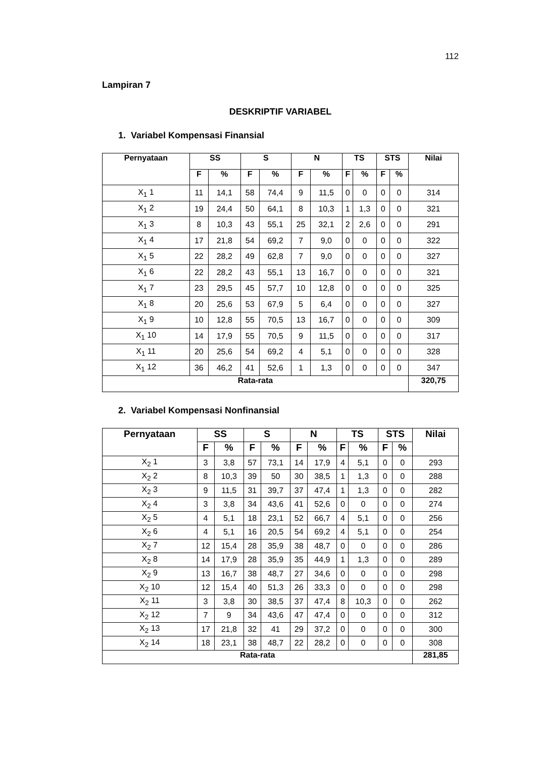112
Lampiran 7
DESKRIPTIF VARIABEL
1. Variabel Kompensasi Finansial
| Pernyataan | SS | | S | | N | | TS | | STS | | Nilai |
| --- | --- | --- | --- | --- | --- | --- | --- | --- | --- | --- | --- |
| | F | % | F | % | F | % | F | % | F | % | |
| X<sub>1</sub> 1 | 11 | 14,1 | 58 | 74,4 | 9 | 11,5 | 0 | 0 | 0 | 0 | 314 |
| X<sub>1</sub> 2 | 19 | 24,4 | 50 | 64,1 | 8 | 10,3 | 1 | 1,3 | 0 | 0 | 321 |
| X<sub>1</sub> 3 | 8 | 10,3 | 43 | 55,1 | 25 | 32,1 | 2 | 2,6 | 0 | 0 | 291 |
| X<sub>1</sub> 4 | 17 | 21,8 | 54 | 69,2 | 7 | 9,0 | 0 | 0 | 0 | 0 | 322 |
| X<sub>1</sub> 5 | 22 | 28,2 | 49 | 62,8 | 7 | 9,0 | 0 | 0 | 0 | 0 | 327 |
| X<sub>1</sub> 6 | 22 | 28,2 | 43 | 55,1 | 13 | 16,7 | 0 | 0 | 0 | 0 | 321 |
| X<sub>1</sub> 7 | 23 | 29,5 | 45 | 57,7 | 10 | 12,8 | 0 | 0 | 0 | 0 | 325 |
| X<sub>1</sub> 8 | 20 | 25,6 | 53 | 67,9 | 5 | 6,4 | 0 | 0 | 0 | 0 | 327 |
| X<sub>1</sub> 9 | 10 | 12,8 | 55 | 70,5 | 13 | 16,7 | 0 | 0 | 0 | 0 | 309 |
| X<sub>1</sub> 10 | 14 | 17,9 | 55 | 70,5 | 9 | 11,5 | 0 | 0 | 0 | 0 | 317 |
| X<sub>1</sub> 11 | 20 | 25,6 | 54 | 69,2 | 4 | 5,1 | 0 | 0 | 0 | 0 | 328 |
| X<sub>1</sub> 12 | 36 | 46,2 | 41 | 52,6 | 1 | 1,3 | 0 | 0 | 0 | 0 | 347 |
| Rata-rata | | | | | | | | | | | 320,75 |
2. Variabel Kompensasi Nonfinansial
| Pernyataan | SS | | S | | N | | TS | | STS | | Nilai |
| --- | --- | --- | --- | --- | --- | --- | --- | --- | --- | --- | --- |
| | F | % | F | % | F | % | F | % | F | % | |
| X<sub>2</sub> 1 | 3 | 3,8 | 57 | 73,1 | 14 | 17,9 | 4 | 5,1 | 0 | 0 | 293 |
| X<sub>2</sub> 2 | 8 | 10,3 | 39 | 50 | 30 | 38,5 | 1 | 1,3 | 0 | 0 | 288 |
| X<sub>2</sub> 3 | 9 | 11,5 | 31 | 39,7 | 37 | 47,4 | 1 | 1,3 | 0 | 0 | 282 |
| X<sub>2</sub> 4 | 3 | 3,8 | 34 | 43,6 | 41 | 52,6 | 0 | 0 | 0 | 0 | 274 |
| X<sub>2</sub> 5 | 4 | 5,1 | 18 | 23,1 | 52 | 66,7 | 4 | 5,1 | 0 | 0 | 256 |
| X<sub>2</sub> 6 | 4 | 5,1 | 16 | 20,5 | 54 | 69,2 | 4 | 5,1 | 0 | 0 | 254 |
| X<sub>2</sub> 7 | 12 | 15,4 | 28 | 35,9 | 38 | 48,7 | 0 | 0 | 0 | 0 | 286 |
| X<sub>2</sub> 8 | 14 | 17,9 | 28 | 35,9 | 35 | 44,9 | 1 | 1,3 | 0 | 0 | 289 |
| X<sub>2</sub> 9 | 13 | 16,7 | 38 | 48,7 | 27 | 34,6 | 0 | 0 | 0 | 0 | 298 |
| X<sub>2</sub> 10 | 12 | 15,4 | 40 | 51,3 | 26 | 33,3 | 0 | 0 | 0 | 0 | 298 |
| X<sub>2</sub> 11 | 3 | 3,8 | 30 | 38,5 | 37 | 47,4 | 8 | 10,3 | 0 | 0 | 262 |
| X<sub>2</sub> 12 | 7 | 9 | 34 | 43,6 | 47 | 47,4 | 0 | 0 | 0 | 0 | 312 |
| X<sub>2</sub> 13 | 17 | 21,8 | 32 | 41 | 29 | 37,2 | 0 | 0 | 0 | 0 | 300 |
| X<sub>2</sub> 14 | 18 | 23,1 | 38 | 48,7 | 22 | 28,2 | 0 | 0 | 0 | 0 | 308 |
| Rata-rata | | | | | | | | | | | 281,85 |